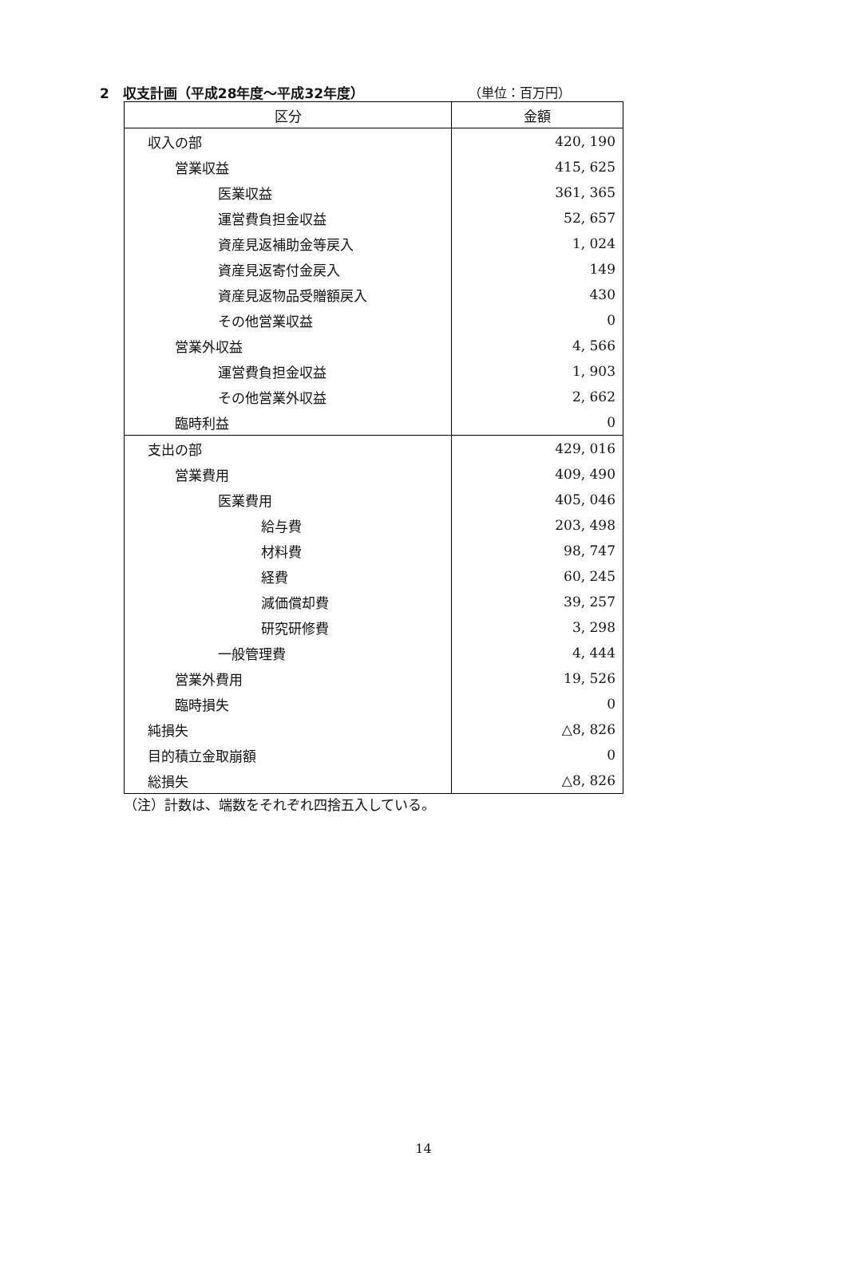2　収支計画（平成28年度～平成32年度） （単位：百万円）
| 区分 | 金額 |
| --- | --- |
| 収入の部 | 420, 190 |
| 営業収益 | 415, 625 |
| 医業収益 | 361, 365 |
| 運営費負担金収益 | 52, 657 |
| 資産見返補助金等戻入 | 1, 024 |
| 資産見返寄付金戻入 | 149 |
| 資産見返物品受贈額戻入 | 430 |
| その他営業収益 | 0 |
| 営業外収益 | 4, 566 |
| 運営費負担金収益 | 1, 903 |
| その他営業外収益 | 2, 662 |
| 臨時利益 | 0 |
| 支出の部 | 429, 016 |
| 営業費用 | 409, 490 |
| 医業費用 | 405, 046 |
| 給与費 | 203, 498 |
| 材料費 | 98, 747 |
| 経費 | 60, 245 |
| 減価償却費 | 39, 257 |
| 研究研修費 | 3, 298 |
| 一般管理費 | 4, 444 |
| 営業外費用 | 19, 526 |
| 臨時損失 | 0 |
| 純損失 | △8, 826 |
| 目的積立金取崩額 | 0 |
| 総損失 | △8, 826 |
（注）計数は、端数をそれぞれ四捨五入している。
14